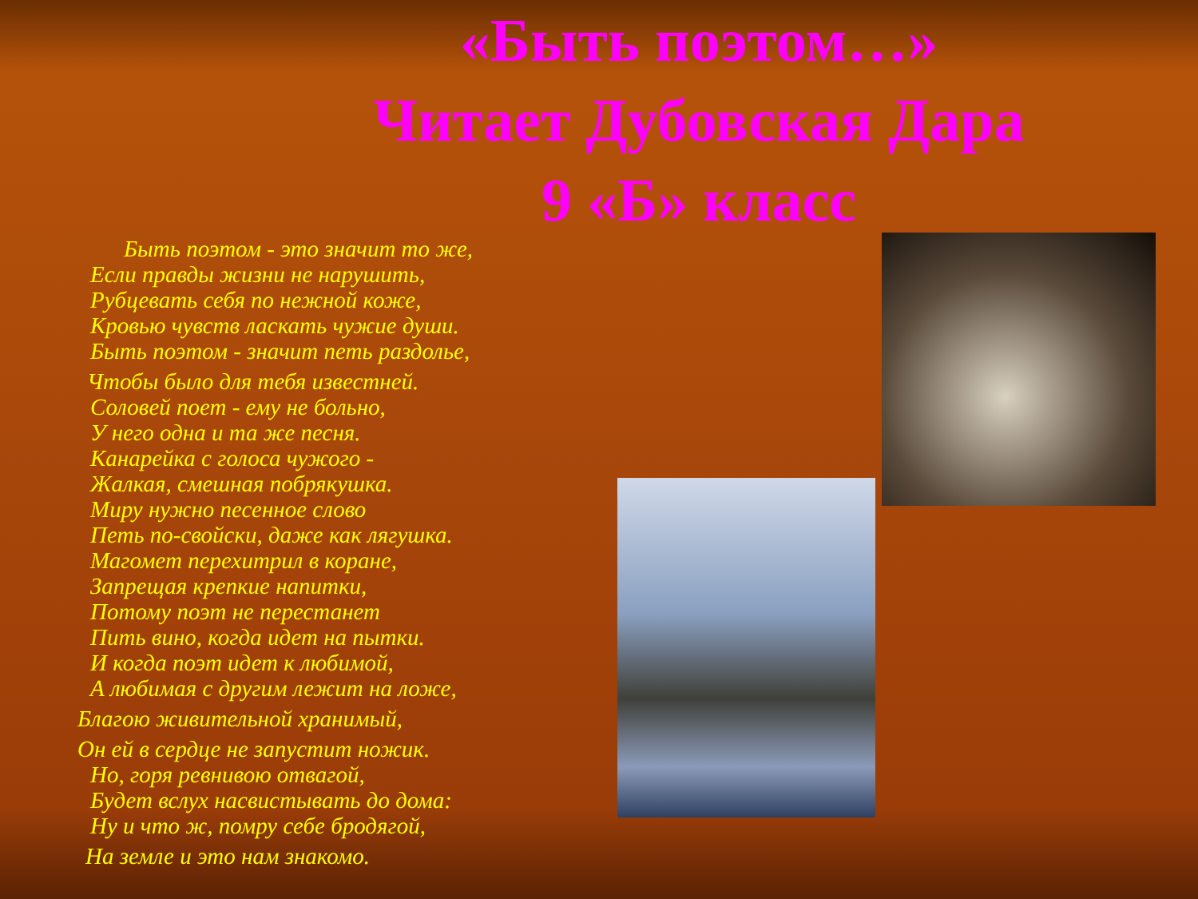«Быть поэтом…»
Читает Дубовская Дара
9 «Б» класс
Быть поэтом - это значит то же,
Если правды жизни не нарушить,
Рубцевать себя по нежной коже,
Кровью чувств ласкать чужие души.
Быть поэтом - значит петь раздолье,
Чтобы было для тебя известней.
Соловей поет - ему не больно,
У него одна и та же песня.
Канарейка с голоса чужого -
Жалкая, смешная побрякушка.
Миру нужно песенное слово
Петь по-свойски, даже как лягушка.
Магомет перехитрил в коране,
Запрещая крепкие напитки,
Потому поэт не перестанет
Пить вино, когда идет на пытки.
И когда поэт идет к любимой,
А любимая с другим лежит на ложе,
Благою живительной хранимый,
Он ей в сердце не запустит ножик.
Но, горя ревнивою отвагой,
Будет вслух насвистывать до дома:
Ну и что ж, помру себе бродягой,
На земле и это нам знакомо.